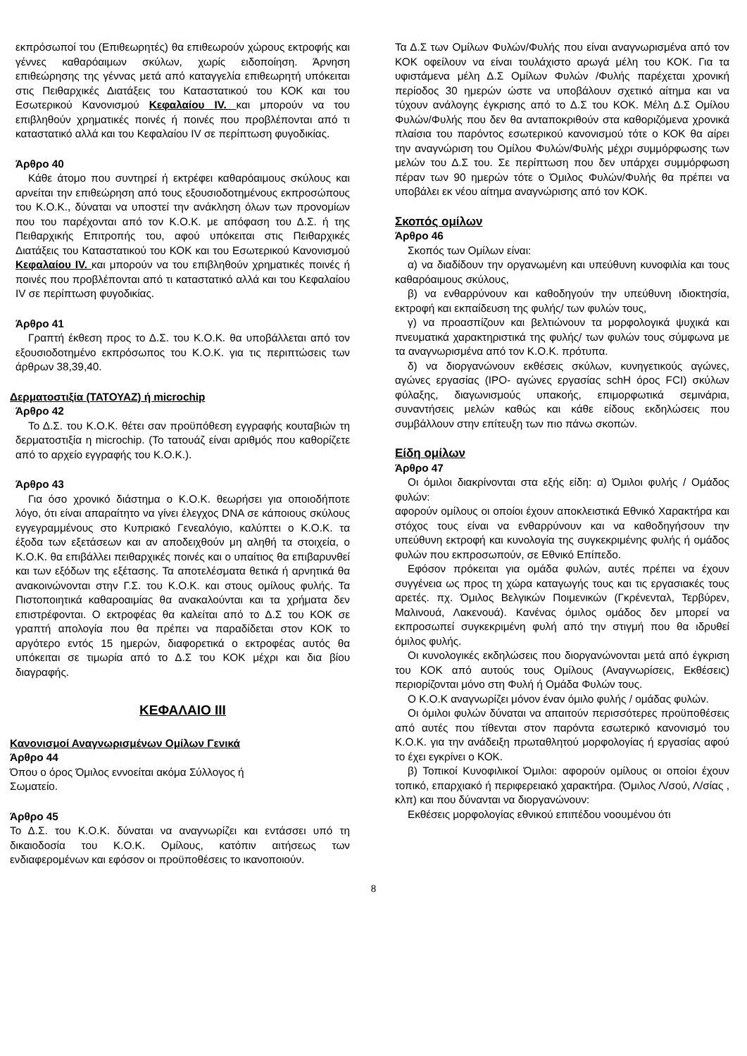εκπρόσωποί του (Επιθεωρητές) θα επιθεωρούν χώρους εκτροφής και γέννες καθαρόαιμων σκύλων, χωρίς ειδοποίηση. Άρνηση επιθεώρησης της γέννας μετά από καταγγελία επιθεωρητή υπόκειται στις Πειθαρχικές Διατάξεις του Καταστατικού του ΚΟΚ και του Εσωτερικού Κανονισμού Κεφαλαίου IV. και μπορούν να του επιβληθούν χρηματικές ποινές ή ποινές που προβλέπονται από τι καταστατικό αλλά και του Κεφαλαίου IV σε περίπτωση φυγοδικίας.
Άρθρο 40
Κάθε άτομο που συντηρεί ή εκτρέφει καθαρόαιμους σκύλους και αρνείται την επιθεώρηση από τους εξουσιοδοτημένους εκπροσώπους του Κ.Ο.Κ., δύναται να υποστεί την ανάκληση όλων των προνομίων που του παρέχονται από τον Κ.Ο.Κ. με απόφαση του Δ.Σ. ή της Πειθαρχικής Επιτροπής του, αφού υπόκειται στις Πειθαρχικές Διατάξεις του Καταστατικού του ΚΟΚ και του Εσωτερικού Κανονισμού Κεφαλαίου IV. και μπορούν να του επιβληθούν χρηματικές ποινές ή ποινές που προβλέπονται από τι καταστατικό αλλά και του Κεφαλαίου IV σε περίπτωση φυγοδικίας.
Άρθρο 41
Γραπτή έκθεση προς το Δ.Σ. του Κ.Ο.Κ. θα υποβάλλεται από τον εξουσιοδοτημένο εκπρόσωπος του Κ.Ο.Κ. για τις περιπτώσεις των άρθρων 38,39,40.
Δερματοστιξία (ΤΑΤΟΥΑΖ) ή microchip
Άρθρο 42
Το Δ.Σ. του Κ.Ο.Κ. θέτει σαν προϋπόθεση εγγραφής κουταβιών τη δερματοστιξία η microchip. (Το τατουάζ είναι αριθμός που καθορίζετε από το αρχείο εγγραφής του Κ.Ο.Κ.).
Άρθρο 43
Για όσο χρονικό διάστημα ο Κ.Ο.Κ. θεωρήσει για οποιοδήποτε λόγο, ότι είναι απαραίτητο να γίνει έλεγχος DNA σε κάποιους σκύλους εγγεγραμμένους στο Κυπριακό Γενεαλόγιο, καλύπτει ο Κ.Ο.Κ. τα έξοδα των εξετάσεων και αν αποδειχθούν μη αληθή τα στοιχεία, ο Κ.Ο.Κ. θα επιβάλλει πειθαρχικές ποινές και ο υπαίτιος θα επιβαρυνθεί και των εξόδων της εξέτασης. Τα αποτελέσματα θετικά ή αρνητικά θα ανακοινώνονται στην Γ.Σ. του Κ.Ο.Κ. και στους ομίλους φυλής. Τα Πιστοποιητικά καθαροαιμίας θα ανακαλούνται και τα χρήματα δεν επιστρέφονται. Ο εκτροφέας θα καλείται από το Δ.Σ του ΚΟΚ σε γραπτή απολογία που θα πρέπει να παραδίδεται στον ΚΟΚ το αργότερο εντός 15 ημερών, διαφορετικά ο εκτροφέας αυτός θα υπόκειται σε τιμωρία από το Δ.Σ του ΚΟΚ μέχρι και δια βίου διαγραφής.
ΚΕΦΑΛΑΙΟ III
Κανονισμοί Αναγνωρισμένων Ομίλων Γενικά
Άρθρο 44
Όπου ο όρος Όμιλος εννοείται ακόμα Σύλλογος ή
Σωματείο.
Άρθρο 45
Το Δ.Σ. του Κ.Ο.Κ. δύναται να αναγνωρίζει και εντάσσει υπό τη δικαιοδοσία του Κ.Ο.Κ. Ομίλους, κατόπιν αιτήσεως των ενδιαφερομένων και εφόσον οι προϋποθέσεις το ικανοποιούν.
Τα Δ.Σ των Ομίλων Φυλών/Φυλής που είναι αναγνωρισμένα από τον ΚΟΚ οφείλουν να είναι τουλάχιστο αρωγά μέλη του ΚΟΚ. Για τα υφιστάμενα μέλη Δ.Σ Ομίλων Φυλών /Φυλής παρέχεται χρονική περίοδος 30 ημερών ώστε να υποβάλουν σχετικό αίτημα και να τύχουν ανάλογης έγκρισης από το Δ.Σ του ΚΟΚ. Μέλη Δ.Σ Ομίλου Φυλών/Φυλής που δεν θα ανταποκριθούν στα καθοριζόμενα χρονικά πλαίσια του παρόντος εσωτερικού κανονισμού τότε ο ΚΟΚ θα αίρει την αναγνώριση του Ομίλου Φυλών/Φυλής μέχρι συμμόρφωσης των μελών του Δ.Σ του. Σε περίπτωση που δεν υπάρχει συμμόρφωση πέραν των 90 ημερών τότε ο Όμιλος Φυλών/Φυλής θα πρέπει να υποβάλει εκ νέου αίτημα αναγνώρισης από τον ΚΟΚ.
Σκοπός ομίλων
Άρθρο 46
Σκοπός των Ομίλων είναι:
α) να διαδίδουν την οργανωμένη και υπεύθυνη κυνοφιλία και τους καθαρόαιμους σκύλους,
β) να ενθαρρύνουν και καθοδηγούν την υπεύθυνη ιδιοκτησία, εκτροφή και εκπαίδευση της φυλής/ των φυλών τους,
γ) να προασπίζουν και βελτιώνουν τα μορφολογικά ψυχικά και πνευματικά χαρακτηριστικά της φυλής/ των φυλών τους σύμφωνα με τα αναγνωρισμένα από τον Κ.Ο.Κ. πρότυπα.
δ) να διοργανώνουν εκθέσεις σκύλων, κυνηγετικούς αγώνες, αγώνες εργασίας (IPO- αγώνες εργασίας schH όρος FCI) σκύλων φύλαξης, διαγωνισμούς υπακοής, επιμορφωτικά σεμινάρια, συναντήσεις μελών καθώς και κάθε είδους εκδηλώσεις που συμβάλλουν στην επίτευξη των πιο πάνω σκοπών.
Είδη ομίλων
Άρθρο 47
Οι όμιλοι διακρίνονται στα εξής είδη: α) Όμιλοι φυλής / Ομάδος φυλών:
αφορούν ομίλους οι οποίοι έχουν αποκλειστικά Εθνικό Χαρακτήρα και στόχος τους είναι να ενθαρρύνουν και να καθοδηγήσουν την υπεύθυνη εκτροφή και κυνολογία της συγκεκριμένης φυλής ή ομάδος φυλών που εκπροσωπούν, σε Εθνικό Επίπεδο.
Εφόσον πρόκειται για ομάδα φυλών, αυτές πρέπει να έχουν συγγένεια ως προς τη χώρα καταγωγής τους και τις εργασιακές τους αρετές. πχ. Όμιλος Βελγικών Ποιμενικών (Γκρένενταλ, Τερβύρεν, Μαλινουά, Λακενουά). Κανένας όμιλος ομάδος δεν μπορεί να εκπροσωπεί συγκεκριμένη φυλή από την στιγμή που θα ιδρυθεί όμιλος φυλής.
Οι κυνολογικές εκδηλώσεις που διοργανώνονται μετά από έγκριση του ΚΟΚ από αυτούς τους Ομίλους (Αναγνωρίσεις, Εκθέσεις) περιορίζονται μόνο στη Φυλή ή Ομάδα Φυλών τους.
Ο Κ.Ο.Κ αναγνωρίζει μόνον έναν όμιλο φυλής / ομάδας φυλών.
Οι όμιλοι φυλών δύναται να απαιτούν περισσότερες προϋποθέσεις από αυτές που τίθενται στον παρόντα εσωτερικό κανονισμό του Κ.Ο.Κ. για την ανάδειξη πρωταθλητού μορφολογίας ή εργασίας αφού το έχει εγκρίνει ο ΚΟΚ.
β) Τοπικοί Κυνοφιλικοί Όμιλοι: αφορούν ομίλους οι οποίοι έχουν τοπικό, επαρχιακό ή περιφερειακό χαρακτήρα. (Όμιλος Λ/σού, Λ/σίας , κλπ) και που δύνανται να διοργανώνουν:
Εκθέσεις μορφολογίας εθνικού επιπέδου νοουμένου ότι
8